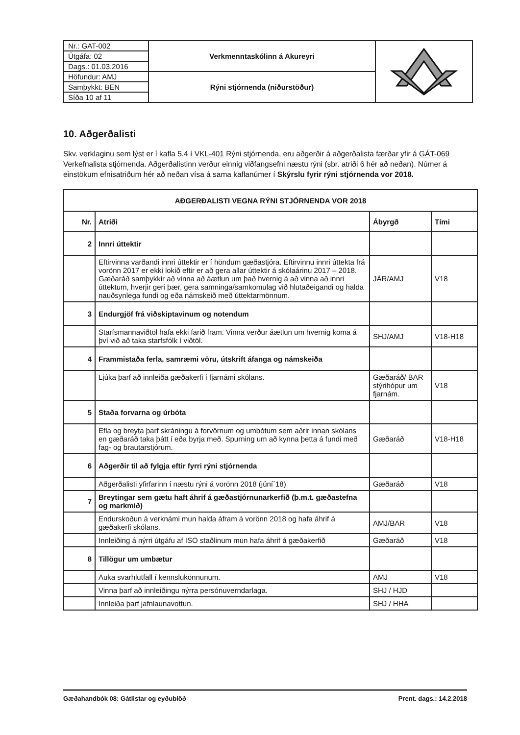| Nr.: GAT-002 | Verkmenntaskólinn á Akureyri | |
| Útgáfa: 02 | | |
| Dags.: 01.03.2016 | | |
| Höfundur: AMJ | Rýni stjórnenda (niðurstöður) | |
| Samþykkt: BEN | | |
| Síða 10 af 11 | | |
10. Aðgerðalisti
Skv. verklaginu sem lýst er í kafla 5.4 í VKL-401 Rýni stjórnenda, eru aðgerðir á aðgerðalista færðar yfir á GÁT-069 Verkefnalista stjórnenda. Aðgerðalistinn verður einnig viðfangsefni næstu rýni (sbr. atriði 6 hér að neðan). Númer á einstökum efnisatriðum hér að neðan vísa á sama kaflanúmer í Skýrslu fyrir rýni stjórnenda vor 2018.
| AÐGERÐALISTI VEGNA RÝNI STJÓRNENDA VOR 2018 | | | |
| --- | --- | --- | --- |
| Nr. | Atriði | Ábyrgð | Tími |
| 2 | Innri úttektir | | |
| | Eftirvinna varðandi innri úttektir er í höndum gæðastjóra. Eftirvinnu innri úttekta frá vorönn 2017 er ekki lokið eftir er að gera allar úttektir á skólaárinu 2017 – 2018. Gæðaráð samþykkir að vinna að áætlun um það hvernig á að vinna að innri úttektum, hverjir geri þær, gera samninga/samkomulag við hlutaðeigandi og halda nauðsynlega fundi og eða námskeið með úttektarmönnum. | JÁR/AMJ | V18 |
| 3 | Endurgjöf frá viðskiptavinum og notendum | | |
| | Starfsmannaviðtöl hafa ekki farið fram. Vinna verður áætlun um hvernig koma á því við að taka starfsfólk í viðtöl. | SHJ/AMJ | V18-H18 |
| 4 | Frammistaða ferla, samræmi vöru, útskrift áfanga og námskeiða | | |
| | Ljúka þarf að innleiða gæðakerfi í fjarnámi skólans. | Gæðaráð/ BAR stýrihópur um fjarnám. | V18 |
| 5 | Staða forvarna og úrbóta | | |
| | Efla og breyta þarf skráningu á forvörnum og umbótum sem aðrir innan skólans en gæðaráð taka þátt í eða byrja með. Spurning um að kynna þetta á fundi með fag- og brautarstjórum. | Gæðaráð | V18-H18 |
| 6 | Aðgerðir til að fylgja eftir fyrri rýni stjórnenda | | |
| | Aðgerðalisti yfirfarinn í næstu rýni á vorönn 2018 (júní´18) | Gæðaráð | V18 |
| 7 | Breytingar sem gætu haft áhrif á gæðastjórnunarkerfið (þ.m.t. gæðastefna og markmið) | | |
| | Endurskoðun á verknámi mun halda áfram á vorönn 2018 og hafa áhrif á gæðakerfi skólans. | AMJ/BAR | V18 |
| | Innleiðing á nýrri útgáfu af ISO staðlinum mun hafa áhrif á gæðakerfið | Gæðaráð | V18 |
| 8 | Tillögur um umbætur | | |
| | Auka svarhlutfall í kennslukönnunum. | AMJ | V18 |
| | Vinna þarf að innleiðingu nýrra persónuverndarlaga. | SHJ / HJD | |
| | Innleiða þarf jafnlaunavottun. | SHJ / HHA | |
Gæðahandbók 08: Gátlistar og eyðublöð Prent. dags.: 14.2.2018